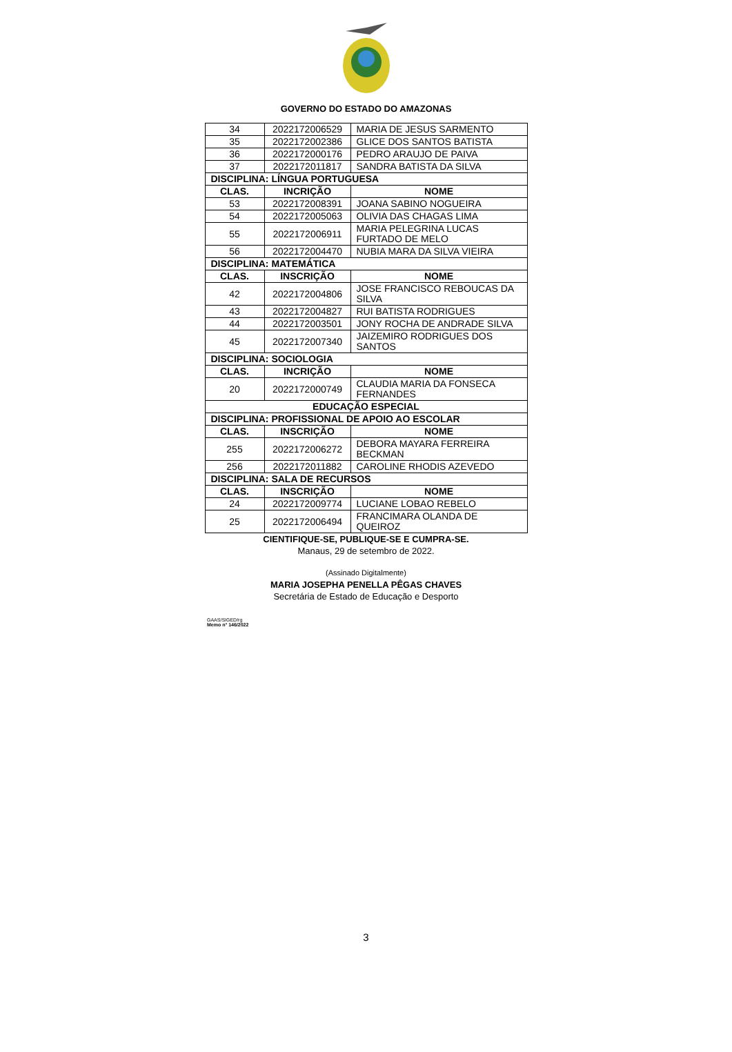GOVERNO DO ESTADO DO AMAZONAS
| 34 | 2022172006529 | MARIA DE JESUS SARMENTO |
| 35 | 2022172002386 | GLICE DOS SANTOS BATISTA |
| 36 | 2022172000176 | PEDRO ARAUJO DE PAIVA |
| 37 | 2022172011817 | SANDRA BATISTA DA SILVA |
| DISCIPLINA: LÍNGUA PORTUGUESA | | |
| CLAS. | INCRIÇÃO | NOME |
| 53 | 2022172008391 | JOANA SABINO NOGUEIRA |
| 54 | 2022172005063 | OLIVIA DAS CHAGAS LIMA |
| 55 | 2022172006911 | MARIA PELEGRINA LUCAS FURTADO DE MELO |
| 56 | 2022172004470 | NUBIA MARA DA SILVA VIEIRA |
| DISCIPLINA: MATEMÁTICA | | |
| CLAS. | INSCRIÇÃO | NOME |
| 42 | 2022172004806 | JOSE FRANCISCO REBOUCAS DA SILVA |
| 43 | 2022172004827 | RUI BATISTA RODRIGUES |
| 44 | 2022172003501 | JONY ROCHA DE ANDRADE SILVA |
| 45 | 2022172007340 | JAIZEMIRO RODRIGUES DOS SANTOS |
| DISCIPLINA: SOCIOLOGIA | | |
| CLAS. | INCRIÇÃO | NOME |
| 20 | 2022172000749 | CLAUDIA MARIA DA FONSECA FERNANDES |
| EDUCAÇÃO ESPECIAL | | |
| DISCIPLINA: PROFISSIONAL DE APOIO AO ESCOLAR | | |
| CLAS. | INSCRIÇÃO | NOME |
| 255 | 2022172006272 | DEBORA MAYARA FERREIRA BECKMAN |
| 256 | 2022172011882 | CAROLINE RHODIS AZEVEDO |
| DISCIPLINA: SALA DE RECURSOS | | |
| CLAS. | INSCRIÇÃO | NOME |
| 24 | 2022172009774 | LUCIANE LOBAO REBELO |
| 25 | 2022172006494 | FRANCIMARA OLANDA DE QUEIROZ |
CIENTIFIQUE-SE, PUBLIQUE-SE E CUMPRA-SE.
Manaus, 29 de setembro de 2022.
(Assinado Digitalmente)
MARIA JOSEPHA PENELLA PÊGAS CHAVES
Secretária de Estado de Educação e Desporto
GAAS/SIGED/rg
Memo n° 146/2022
3